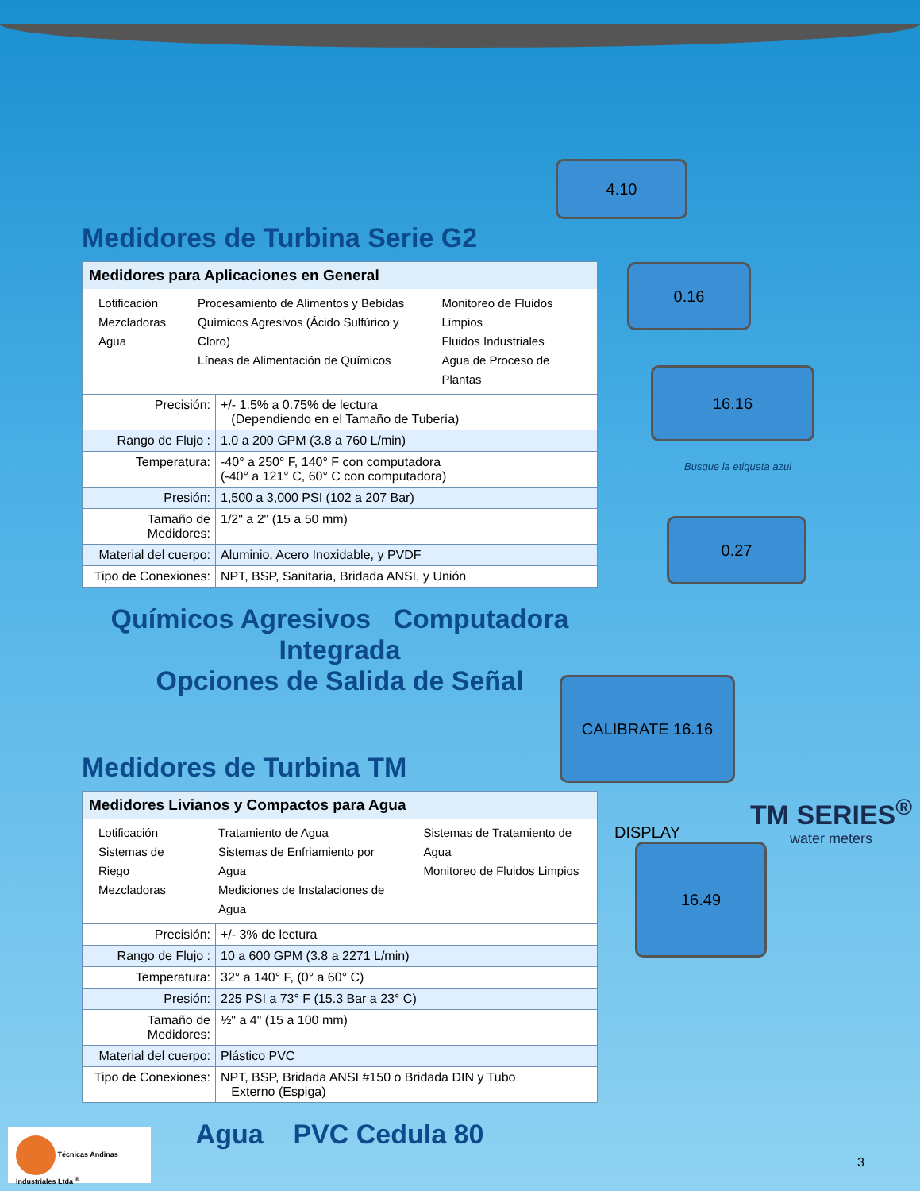4.10
0.16
16.16
Busque la etiqueta azul
0.27
CALIBRATE 16.16 DISPLAY
TM SERIES<sup>®</sup>
water meters
16.49
Medidores de Turbina Serie G2
| Medidores para Aplicaciones en General Lotificación Mezcladoras Agua Procesamiento de Alimentos y Bebidas Químicos Agresivos (Ácido Sulfúrico y Cloro) Líneas de Alimentación de Químicos Monitoreo de Fluidos Limpios Fluidos Industriales Agua de Proceso de Plantas | |
| Precisión: | +/- 1.5% a 0.75% de lectura (Dependiendo en el Tamaño de Tubería) |
| Rango de Flujo : | 1.0 a 200 GPM (3.8 a 760 L/min) |
| Temperatura: | -40° a 250° F, 140° F con computadora (-40° a 121° C, 60° C con computadora) |
| Presión: | 1,500 a 3,000 PSI (102 a 207 Bar) |
| Tamaño de Medidores: | 1/2" a 2" (15 a 50 mm) |
| Material del cuerpo: | Aluminio, Acero Inoxidable, y PVDF |
| Tipo de Conexiones: | NPT, BSP, Sanitaria, Bridada ANSI, y Unión |
Químicos Agresivos Computadora Integrada
Opciones de Salida de Señal
Medidores de Turbina TM
| Medidores Livianos y Compactos para Agua Lotificación Sistemas de Riego Mezcladoras Tratamiento de Agua Sistemas de Enfriamiento por Agua Mediciones de Instalaciones de Agua Sistemas de Tratamiento de Agua Monitoreo de Fluidos Limpios | |
| Precisión: | +/- 3% de lectura |
| Rango de Flujo : | 10 a 600 GPM (3.8 a 2271 L/min) |
| Temperatura: | 32° a 140° F, (0° a 60° C) |
| Presión: | 225 PSI a 73° F (15.3 Bar a 23° C) |
| Tamaño de Medidores: | ½" a 4" (15 a 100 mm) |
| Material del cuerpo: | Plástico PVC |
| Tipo de Conexiones: | NPT, BSP, Bridada ANSI #150 o Bridada DIN y Tubo Externo (Espiga) |
Agua PVC Cedula 80
Técnicas Andinas Industriales Ltda <sup>®</sup>
3